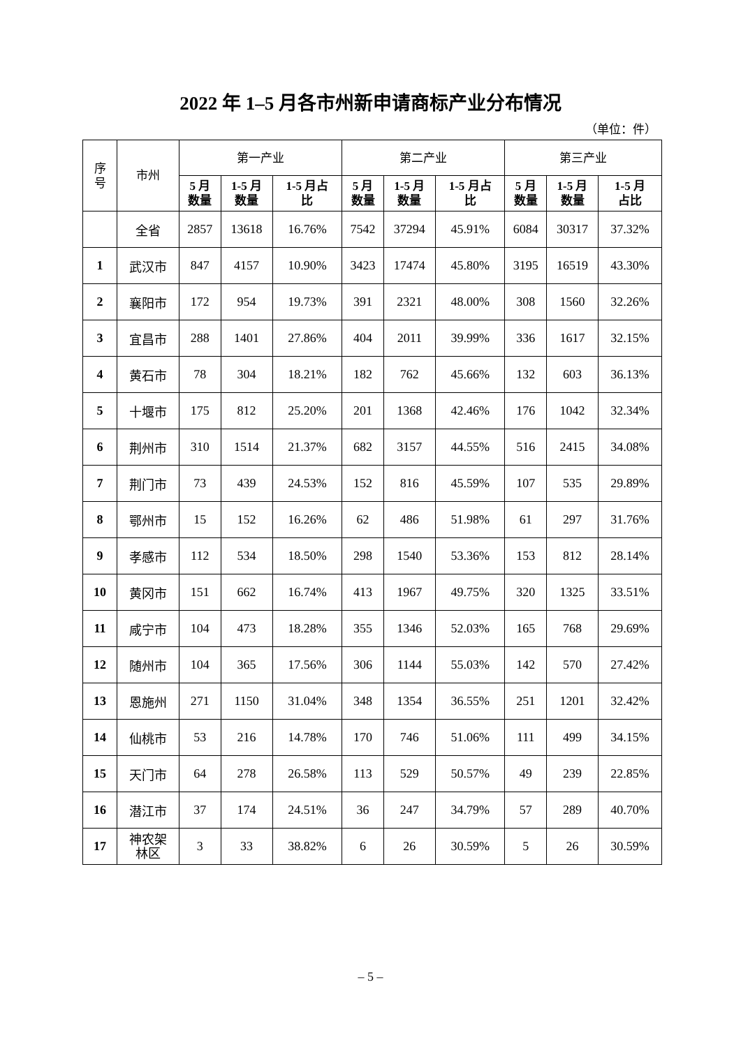2022 年 1–5 月各市州新申请商标产业分布情况
（单位：件）
| 序 号 | 市州 | 第一产业 | | | 第二产业 | | | 第三产业 | | |
| --- | --- | --- | --- | --- | --- | --- | --- | --- | --- | --- |
| | | 5 月 数量 | 1-5 月 数量 | 1-5 月占 比 | 5 月 数量 | 1-5 月 数量 | 1-5 月占 比 | 5 月 数量 | 1-5 月 数量 | 1-5 月 占比 |
| | 全省 | 2857 | 13618 | 16.76% | 7542 | 37294 | 45.91% | 6084 | 30317 | 37.32% |
| 1 | 武汉市 | 847 | 4157 | 10.90% | 3423 | 17474 | 45.80% | 3195 | 16519 | 43.30% |
| 2 | 襄阳市 | 172 | 954 | 19.73% | 391 | 2321 | 48.00% | 308 | 1560 | 32.26% |
| 3 | 宜昌市 | 288 | 1401 | 27.86% | 404 | 2011 | 39.99% | 336 | 1617 | 32.15% |
| 4 | 黄石市 | 78 | 304 | 18.21% | 182 | 762 | 45.66% | 132 | 603 | 36.13% |
| 5 | 十堰市 | 175 | 812 | 25.20% | 201 | 1368 | 42.46% | 176 | 1042 | 32.34% |
| 6 | 荆州市 | 310 | 1514 | 21.37% | 682 | 3157 | 44.55% | 516 | 2415 | 34.08% |
| 7 | 荆门市 | 73 | 439 | 24.53% | 152 | 816 | 45.59% | 107 | 535 | 29.89% |
| 8 | 鄂州市 | 15 | 152 | 16.26% | 62 | 486 | 51.98% | 61 | 297 | 31.76% |
| 9 | 孝感市 | 112 | 534 | 18.50% | 298 | 1540 | 53.36% | 153 | 812 | 28.14% |
| 10 | 黄冈市 | 151 | 662 | 16.74% | 413 | 1967 | 49.75% | 320 | 1325 | 33.51% |
| 11 | 咸宁市 | 104 | 473 | 18.28% | 355 | 1346 | 52.03% | 165 | 768 | 29.69% |
| 12 | 随州市 | 104 | 365 | 17.56% | 306 | 1144 | 55.03% | 142 | 570 | 27.42% |
| 13 | 恩施州 | 271 | 1150 | 31.04% | 348 | 1354 | 36.55% | 251 | 1201 | 32.42% |
| 14 | 仙桃市 | 53 | 216 | 14.78% | 170 | 746 | 51.06% | 111 | 499 | 34.15% |
| 15 | 天门市 | 64 | 278 | 26.58% | 113 | 529 | 50.57% | 49 | 239 | 22.85% |
| 16 | 潜江市 | 37 | 174 | 24.51% | 36 | 247 | 34.79% | 57 | 289 | 40.70% |
| 17 | 神农架 林区 | 3 | 33 | 38.82% | 6 | 26 | 30.59% | 5 | 26 | 30.59% |
– 5 –